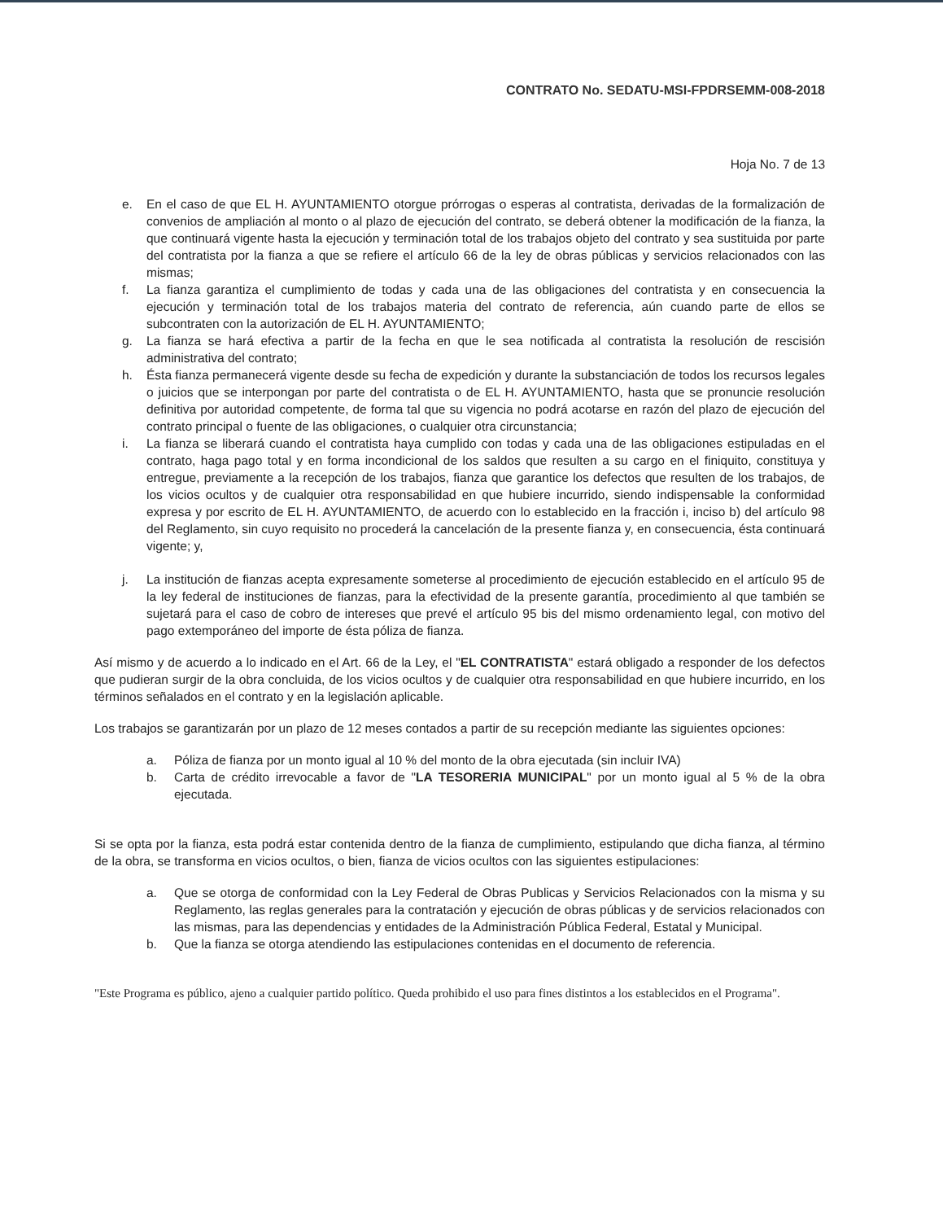CONTRATO No. SEDATU-MSI-FPDRSEMM-008-2018
Hoja No. 7 de 13
e. En el caso de que EL H. AYUNTAMIENTO otorgue prórrogas o esperas al contratista, derivadas de la formalización de convenios de ampliación al monto o al plazo de ejecución del contrato, se deberá obtener la modificación de la fianza, la que continuará vigente hasta la ejecución y terminación total de los trabajos objeto del contrato y sea sustituida por parte del contratista por la fianza a que se refiere el artículo 66 de la ley de obras públicas y servicios relacionados con las mismas;
f. La fianza garantiza el cumplimiento de todas y cada una de las obligaciones del contratista y en consecuencia la ejecución y terminación total de los trabajos materia del contrato de referencia, aún cuando parte de ellos se subcontraten con la autorización de EL H. AYUNTAMIENTO;
g. La fianza se hará efectiva a partir de la fecha en que le sea notificada al contratista la resolución de rescisión administrativa del contrato;
h. Ésta fianza permanecerá vigente desde su fecha de expedición y durante la substanciación de todos los recursos legales o juicios que se interpongan por parte del contratista o de EL H. AYUNTAMIENTO, hasta que se pronuncie resolución definitiva por autoridad competente, de forma tal que su vigencia no podrá acotarse en razón del plazo de ejecución del contrato principal o fuente de las obligaciones, o cualquier otra circunstancia;
i. La fianza se liberará cuando el contratista haya cumplido con todas y cada una de las obligaciones estipuladas en el contrato, haga pago total y en forma incondicional de los saldos que resulten a su cargo en el finiquito, constituya y entregue, previamente a la recepción de los trabajos, fianza que garantice los defectos que resulten de los trabajos, de los vicios ocultos y de cualquier otra responsabilidad en que hubiere incurrido, siendo indispensable la conformidad expresa y por escrito de EL H. AYUNTAMIENTO, de acuerdo con lo establecido en la fracción i, inciso b) del artículo 98 del Reglamento, sin cuyo requisito no procederá la cancelación de la presente fianza y, en consecuencia, ésta continuará vigente; y,
j. La institución de fianzas acepta expresamente someterse al procedimiento de ejecución establecido en el artículo 95 de la ley federal de instituciones de fianzas, para la efectividad de la presente garantía, procedimiento al que también se sujetará para el caso de cobro de intereses que prevé el artículo 95 bis del mismo ordenamiento legal, con motivo del pago extemporáneo del importe de ésta póliza de fianza.
Así mismo y de acuerdo a lo indicado en el Art. 66 de la Ley, el "EL CONTRATISTA" estará obligado a responder de los defectos que pudieran surgir de la obra concluida, de los vicios ocultos y de cualquier otra responsabilidad en que hubiere incurrido, en los términos señalados en el contrato y en la legislación aplicable.
Los trabajos se garantizarán por un plazo de 12 meses contados a partir de su recepción mediante las siguientes opciones:
a. Póliza de fianza por un monto igual al 10 % del monto de la obra ejecutada (sin incluir IVA)
b. Carta de crédito irrevocable a favor de "LA TESORERIA MUNICIPAL" por un monto igual al 5 % de la obra ejecutada.
Si se opta por la fianza, esta podrá estar contenida dentro de la fianza de cumplimiento, estipulando que dicha fianza, al término de la obra, se transforma en vicios ocultos, o bien, fianza de vicios ocultos con las siguientes estipulaciones:
a. Que se otorga de conformidad con la Ley Federal de Obras Publicas y Servicios Relacionados con la misma y su Reglamento, las reglas generales para la contratación y ejecución de obras públicas y de servicios relacionados con las mismas, para las dependencias y entidades de la Administración Pública Federal, Estatal y Municipal.
b. Que la fianza se otorga atendiendo las estipulaciones contenidas en el documento de referencia.
"Este Programa es público, ajeno a cualquier partido político. Queda prohibido el uso para fines distintos a los establecidos en el Programa".